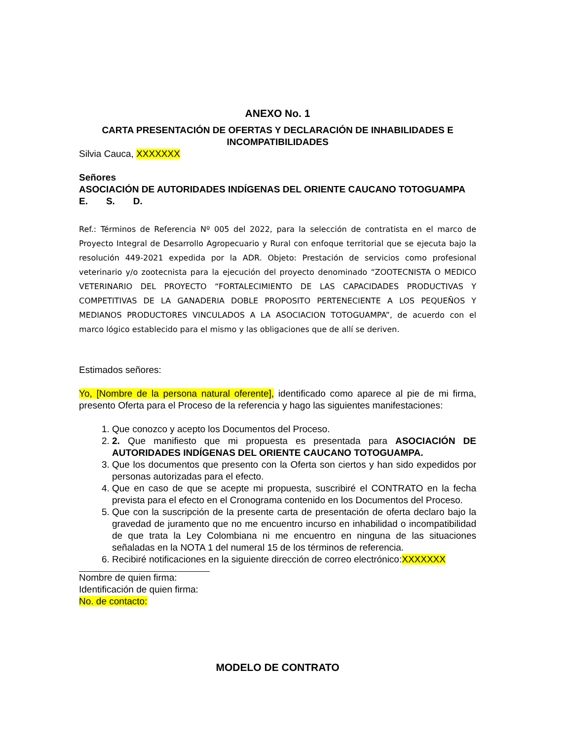ANEXO No. 1
CARTA PRESENTACIÓN DE OFERTAS Y DECLARACIÓN DE INHABILIDADES E INCOMPATIBILIDADES
Silvia Cauca, XXXXXXX
Señores
ASOCIACIÓN DE AUTORIDADES INDÍGENAS DEL ORIENTE CAUCANO TOTOGUAMPA
E. S. D.
Ref.: Términos de Referencia Nº 005 del 2022, para la selección de contratista en el marco de Proyecto Integral de Desarrollo Agropecuario y Rural con enfoque territorial que se ejecuta bajo la resolución 449-2021 expedida por la ADR. Objeto: Prestación de servicios como profesional veterinario y/o zootecnista para la ejecución del proyecto denominado “ZOOTECNISTA O MEDICO VETERINARIO DEL PROYECTO “FORTALECIMIENTO DE LAS CAPACIDADES PRODUCTIVAS Y COMPETITIVAS DE LA GANADERIA DOBLE PROPOSITO PERTENECIENTE A LOS PEQUEÑOS Y MEDIANOS PRODUCTORES VINCULADOS A LA ASOCIACION TOTOGUAMPA”, de acuerdo con el marco lógico establecido para el mismo y las obligaciones que de allí se deriven.
Estimados señores:
Yo, [Nombre de la persona natural oferente], identificado como aparece al pie de mi firma, presento Oferta para el Proceso de la referencia y hago las siguientes manifestaciones:
1. Que conozco y acepto los Documentos del Proceso.
2. 2. Que manifiesto que mi propuesta es presentada para ASOCIACIÓN DE AUTORIDADES INDÍGENAS DEL ORIENTE CAUCANO TOTOGUAMPA.
3. Que los documentos que presento con la Oferta son ciertos y han sido expedidos por personas autorizadas para el efecto.
4. Que en caso de que se acepte mi propuesta, suscribiré el CONTRATO en la fecha prevista para el efecto en el Cronograma contenido en los Documentos del Proceso.
5. Que con la suscripción de la presente carta de presentación de oferta declaro bajo la gravedad de juramento que no me encuentro incurso en inhabilidad o incompatibilidad de que trata la Ley Colombiana ni me encuentro en ninguna de las situaciones señaladas en la NOTA 1 del numeral 15 de los términos de referencia.
6. Recibiré notificaciones en la siguiente dirección de correo electrónico:XXXXXXX
Nombre de quien firma:
Identificación de quien firma:
No. de contacto:
MODELO DE CONTRATO